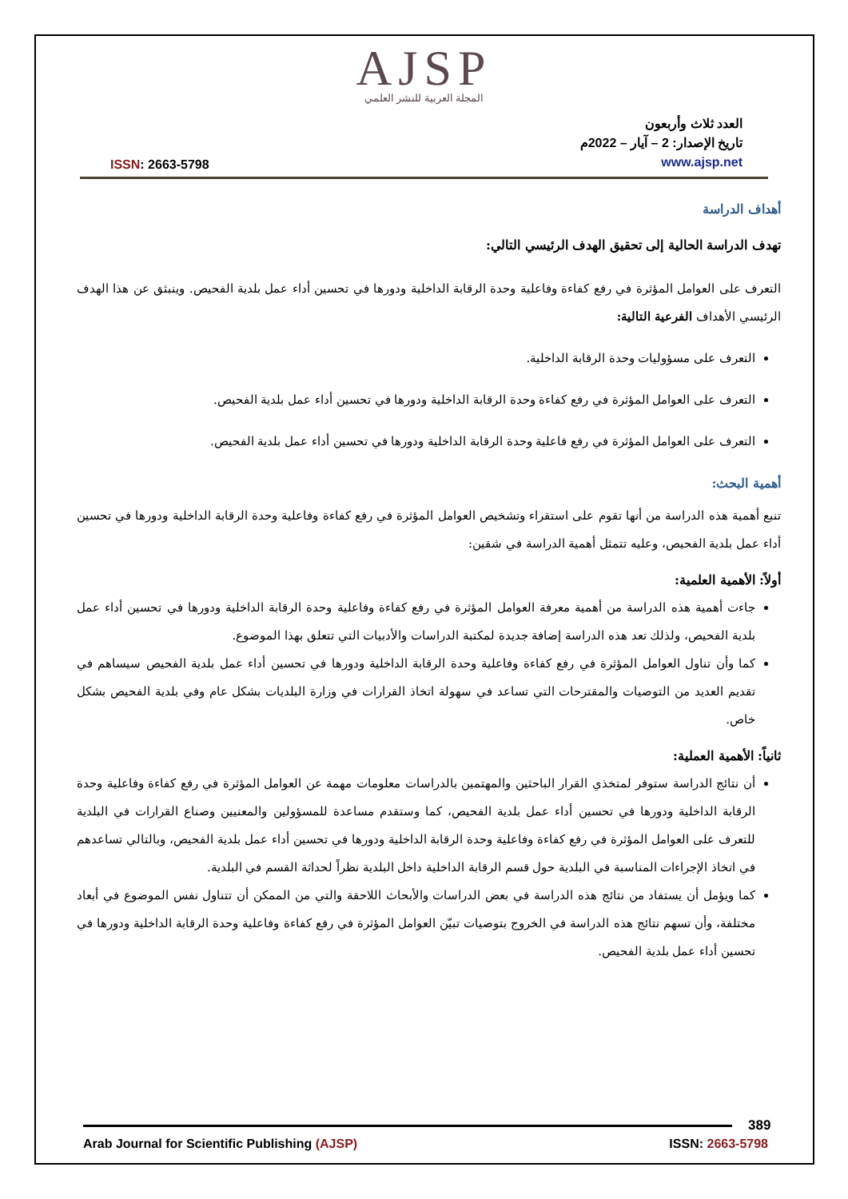AJSP
المجلة العربية للنشر العلمي
ISSN: 2663-5798
العدد ثلاث وأربعون
تاريخ الإصدار: 2 – آيار – 2022م
www.ajsp.net
أهداف الدراسة
تهدف الدراسة الحالية إلى تحقيق الهدف الرئيسي التالي:
التعرف على العوامل المؤثرة في رفع كفاءة وفاعلية وحدة الرقابة الداخلية ودورها في تحسين أداء عمل بلدية الفحيص. وينبثق عن هذا الهدف الرئيسي الأهداف الفرعية التالية:
التعرف على مسؤوليات وحدة الرقابة الداخلية.
التعرف على العوامل المؤثرة في رفع كفاءة وحدة الرقابة الداخلية ودورها في تحسين أداء عمل بلدية الفحيص.
التعرف على العوامل المؤثرة في رفع فاعلية وحدة الرقابة الداخلية ودورها في تحسين أداء عمل بلدية الفحيص.
أهمية البحث:
تنبع أهمية هذه الدراسة من أنها تقوم على استقراء وتشخيص العوامل المؤثرة في رفع كفاءة وفاعلية وحدة الرقابة الداخلية ودورها في تحسين أداء عمل بلدية الفحيص، وعليه تتمثل أهمية الدراسة في شقين:
أولاً: الأهمية العلمية:
جاءت أهمية هذه الدراسة من أهمية معرفة العوامل المؤثرة في رفع كفاءة وفاعلية وحدة الرقابة الداخلية ودورها في تحسين أداء عمل بلدية الفحيص، ولذلك تعد هذه الدراسة إضافة جديدة لمكتبة الدراسات والأدبيات التي تتعلق بهذا الموضوع.
كما وأن تناول العوامل المؤثرة في رفع كفاءة وفاعلية وحدة الرقابة الداخلية ودورها في تحسين أداء عمل بلدية الفحيص سيساهم في تقديم العديد من التوصيات والمقترحات التي تساعد في سهولة اتخاذ القرارات في وزارة البلديات بشكل عام وفي بلدية الفحيص بشكل خاص.
ثانياً: الأهمية العملية:
أن نتائج الدراسة ستوفر لمتخذي القرار الباحثين والمهتمين بالدراسات معلومات مهمة عن العوامل المؤثرة في رفع كفاءة وفاعلية وحدة الرقابة الداخلية ودورها في تحسين أداء عمل بلدية الفحيص، كما وستقدم مساعدة للمسؤولين والمعنيين وصناع القرارات في البلدية للتعرف على العوامل المؤثرة في رفع كفاءة وفاعلية وحدة الرقابة الداخلية ودورها في تحسين أداء عمل بلدية الفحيص، وبالتالي تساعدهم في اتخاذ الإجراءات المناسبة في البلدية حول قسم الرقابة الداخلية داخل البلدية نظراً لحداثة القسم في البلدية.
كما ويؤمل أن يستفاد من نتائج هذه الدراسة في بعض الدراسات والأبحاث اللاحقة والتي من الممكن أن تتناول نفس الموضوع في أبعاد مختلفة، وأن تسهم نتائج هذه الدراسة في الخروج بتوصيات تبيّن العوامل المؤثرة في رفع كفاءة وفاعلية وحدة الرقابة الداخلية ودورها في تحسين أداء عمل بلدية الفحيص.
389
Arab Journal for Scientific Publishing (AJSP)
ISSN: 2663-5798